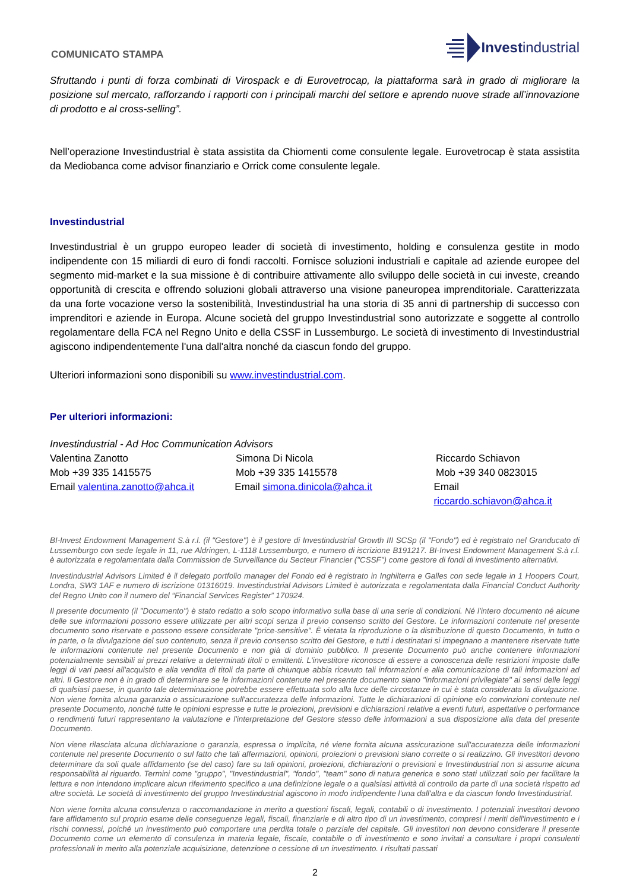COMUNICATO STAMPA
Invest industrial
Sfruttando i punti di forza combinati di Virospack e di Eurovetrocap, la piattaforma sarà in grado di migliorare la posizione sul mercato, rafforzando i rapporti con i principali marchi del settore e aprendo nuove strade all’innovazione di prodotto e al cross-selling”.
Nell’operazione Investindustrial è stata assistita da Chiomenti come consulente legale. Eurovetrocap è stata assistita da Mediobanca come advisor finanziario e Orrick come consulente legale.
Investindustrial
Investindustrial è un gruppo europeo leader di società di investimento, holding e consulenza gestite in modo indipendente con 15 miliardi di euro di fondi raccolti. Fornisce soluzioni industriali e capitale ad aziende europee del segmento mid-market e la sua missione è di contribuire attivamente allo sviluppo delle società in cui investe, creando opportunità di crescita e offrendo soluzioni globali attraverso una visione paneuropea imprenditoriale. Caratterizzata da una forte vocazione verso la sostenibilità, Investindustrial ha una storia di 35 anni di partnership di successo con imprenditori e aziende in Europa. Alcune società del gruppo Investindustrial sono autorizzate e soggette al controllo regolamentare della FCA nel Regno Unito e della CSSF in Lussemburgo. Le società di investimento di Investindustrial agiscono indipendentemente l'una dall'altra nonché da ciascun fondo del gruppo.
Ulteriori informazioni sono disponibili su www.investindustrial.com.
Per ulteriori informazioni:
Investindustrial - Ad Hoc Communication Advisors
Valentina Zanotto Simona Di Nicola Riccardo Schiavon
Mob +39 335 1415575 Mob +39 335 1415578 Mob +39 340 0823015
Email valentina.zanotto@ahca.it
Email simona.dinicola@ahca.it Email riccardo.schiavon@ahca.it
BI-Invest Endowment Management S.à r.l. (il "Gestore") è il gestore di Investindustrial Growth III SCSp (il "Fondo") ed è registrato nel Granducato di Lussemburgo con sede legale in 11, rue Aldringen, L-1118 Lussemburgo, e numero di iscrizione B191217. BI-Invest Endowment Management S.à r.l. è autorizzata e regolamentata dalla Commission de Surveillance du Secteur Financier ("CSSF") come gestore di fondi di investimento alternativi.
Investindustrial Advisors Limited è il delegato portfolio manager del Fondo ed è registrato in Inghilterra e Galles con sede legale in 1 Hoopers Court, Londra, SW3 1AF e numero di iscrizione 01316019. Investindustrial Advisors Limited è autorizzata e regolamentata dalla Financial Conduct Authority del Regno Unito con il numero del “Financial Services Register” 170924.
Il presente documento (il "Documento") è stato redatto a solo scopo informativo sulla base di una serie di condizioni. Né l'intero documento né alcune delle sue informazioni possono essere utilizzate per altri scopi senza il previo consenso scritto del Gestore. Le informazioni contenute nel presente documento sono riservate e possono essere considerate "price-sensitive". È vietata la riproduzione o la distribuzione di questo Documento, in tutto o in parte, o la divulgazione del suo contenuto, senza il previo consenso scritto del Gestore, e tutti i destinatari si impegnano a mantenere riservate tutte le informazioni contenute nel presente Documento e non già di dominio pubblico. Il presente Documento può anche contenere informazioni potenzialmente sensibili ai prezzi relative a determinati titoli o emittenti. L'investitore riconosce di essere a conoscenza delle restrizioni imposte dalle leggi di vari paesi all'acquisto e alla vendita di titoli da parte di chiunque abbia ricevuto tali informazioni e alla comunicazione di tali informazioni ad altri. Il Gestore non è in grado di determinare se le informazioni contenute nel presente documento siano "informazioni privilegiate" ai sensi delle leggi di qualsiasi paese, in quanto tale determinazione potrebbe essere effettuata solo alla luce delle circostanze in cui è stata considerata la divulgazione. Non viene fornita alcuna garanzia o assicurazione sull'accuratezza delle informazioni. Tutte le dichiarazioni di opinione e/o convinzioni contenute nel presente Documento, nonché tutte le opinioni espresse e tutte le proiezioni, previsioni e dichiarazioni relative a eventi futuri, aspettative o performance o rendimenti futuri rappresentano la valutazione e l'interpretazione del Gestore stesso delle informazioni a sua disposizione alla data del presente Documento.
Non viene rilasciata alcuna dichiarazione o garanzia, espressa o implicita, né viene fornita alcuna assicurazione sull'accuratezza delle informazioni contenute nel presente Documento o sul fatto che tali affermazioni, opinioni, proiezioni o previsioni siano corrette o si realizzino. Gli investitori devono determinare da soli quale affidamento (se del caso) fare su tali opinioni, proiezioni, dichiarazioni o previsioni e Investindustrial non si assume alcuna responsabilità al riguardo. Termini come "gruppo", "Investindustrial", "fondo", "team" sono di natura generica e sono stati utilizzati solo per facilitare la lettura e non intendono implicare alcun riferimento specifico a una definizione legale o a qualsiasi attività di controllo da parte di una società rispetto ad altre società. Le società di investimento del gruppo Investindustrial agiscono in modo indipendente l'una dall'altra e da ciascun fondo Investindustrial.
Non viene fornita alcuna consulenza o raccomandazione in merito a questioni fiscali, legali, contabili o di investimento. I potenziali investitori devono fare affidamento sul proprio esame delle conseguenze legali, fiscali, finanziarie e di altro tipo di un investimento, compresi i meriti dell'investimento e i rischi connessi, poiché un investimento può comportare una perdita totale o parziale del capitale. Gli investitori non devono considerare il presente Documento come un elemento di consulenza in materia legale, fiscale, contabile o di investimento e sono invitati a consultare i propri consulenti professionali in merito alla potenziale acquisizione, detenzione o cessione di un investimento. I risultati passati
2